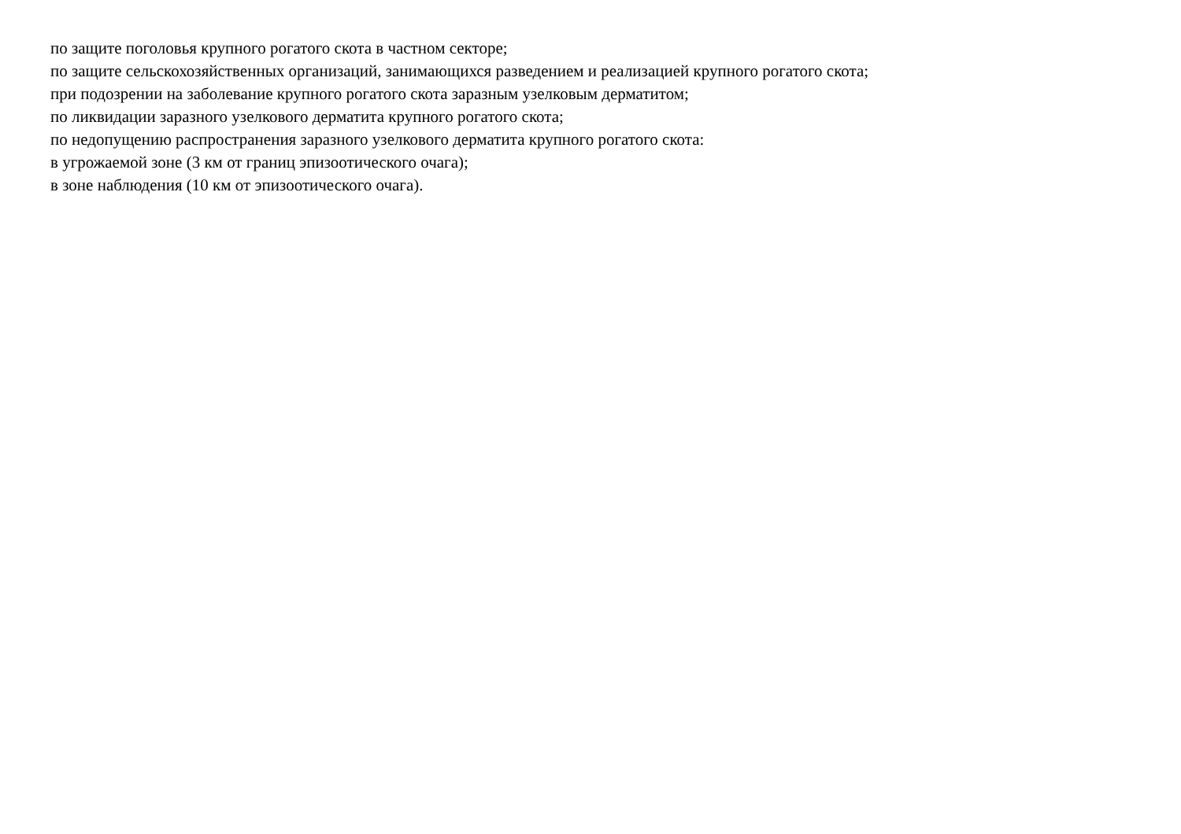по защите поголовья крупного рогатого скота в частном секторе;
по защите сельскохозяйственных организаций, занимающихся разведением и реализацией крупного рогатого скота;
при подозрении на заболевание крупного рогатого скота заразным узелковым дерматитом;
по ликвидации заразного узелкового дерматита крупного рогатого скота;
по недопущению распространения заразного узелкового дерматита крупного рогатого скота:
в угрожаемой зоне (3 км от границ эпизоотического очага);
в зоне наблюдения (10 км от эпизоотического очага).